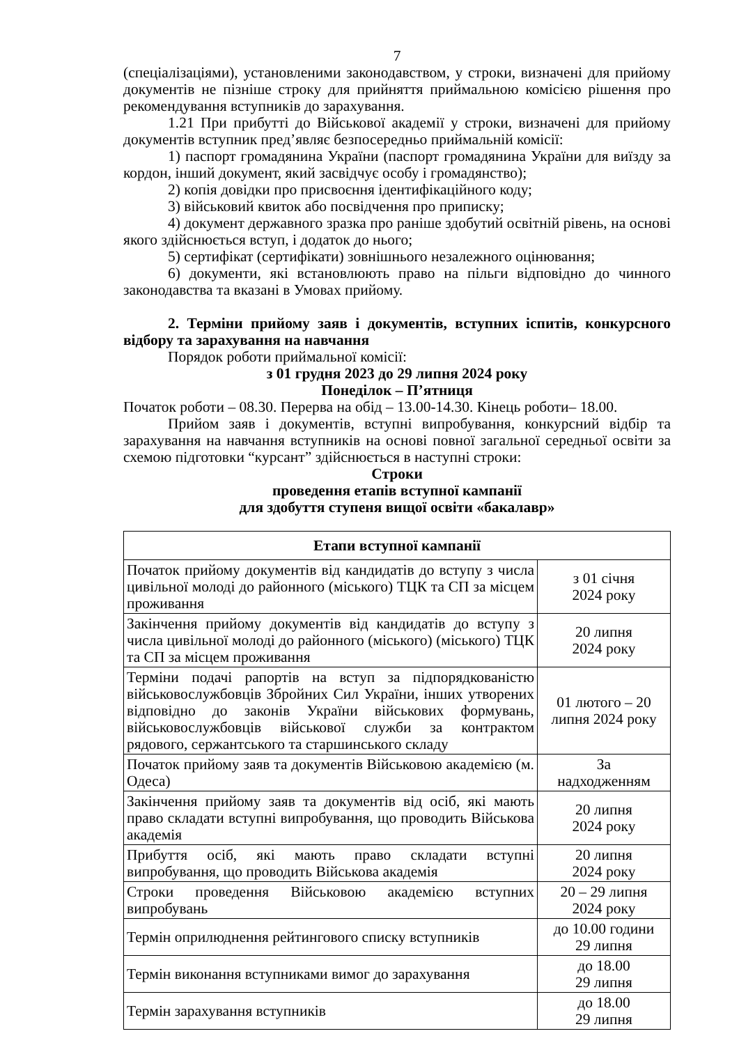7
(спеціалізаціями), установленими законодавством, у строки, визначені для прийому документів не пізніше строку для прийняття приймальною комісією рішення про рекомендування вступників до зарахування.
1.21 При прибутті до Військової академії у строки, визначені для прийому документів вступник пред’являє безпосередньо приймальній комісії:
1) паспорт громадянина України (паспорт громадянина України для виїзду за кордон, інший документ, який засвідчує особу і громадянство);
2) копія довідки про присвоєння ідентифікаційного коду;
3) військовий квиток або посвідчення про приписку;
4) документ державного зразка про раніше здобутий освітній рівень, на основі якого здійснюється вступ, і додаток до нього;
5) сертифікат (сертифікати) зовнішнього незалежного оцінювання;
6) документи, які встановлюють право на пільги відповідно до чинного законодавства та вказані в Умовах прийому.
2. Терміни прийому заяв і документів, вступних іспитів, конкурсного відбору та зарахування на навчання
Порядок роботи приймальної комісії:
з 01 грудня 2023 до 29 липня 2024 року
Понеділок – П’ятниця
Початок роботи – 08.30. Перерва на обід – 13.00-14.30. Кінець роботи– 18.00.
Прийом заяв і документів, вступні випробування, конкурсний відбір та зарахування на навчання вступників на основі повної загальної середньої освіти за схемою підготовки “курсант” здійснюється в наступні строки:
Строки
проведення етапів вступної кампанії
для здобуття ступеня вищої освіти «бакалавр»
| Етапи вступної кампанії | |
| --- | --- |
| Початок прийому документів від кандидатів до вступу з числа цивільної молоді до районного (міського) ТЦК та СП за місцем проживання | з 01 січня 2024 року |
| Закінчення прийому документів від кандидатів до вступу з числа цивільної молоді до районного (міського) (міського) ТЦК та СП за місцем проживання | 20 липня 2024 року |
| Терміни подачі рапортів на вступ за підпорядкованістю військовослужбовців Збройних Сил України, інших утворених відповідно до законів України військових формувань, військовослужбовців військової служби за контрактом рядового, сержантського та старшинського складу | 01 лютого – 20 липня 2024 року |
| Початок прийому заяв та документів Військовою академією (м. Одеса) | За надходженням |
| Закінчення прийому заяв та документів від осіб, які мають право складати вступні випробування, що проводить Військова академія | 20 липня 2024 року |
| Прибуття осіб, які мають право складати вступні випробування, що проводить Військова академія | 20 липня 2024 року |
| Строки проведення Військовою академією вступних випробувань | 20 – 29 липня 2024 року |
| Термін оприлюднення рейтингового списку вступників | до 10.00 години 29 липня |
| Термін виконання вступниками вимог до зарахування | до 18.00 29 липня |
| Термін зарахування вступників | до 18.00 29 липня |